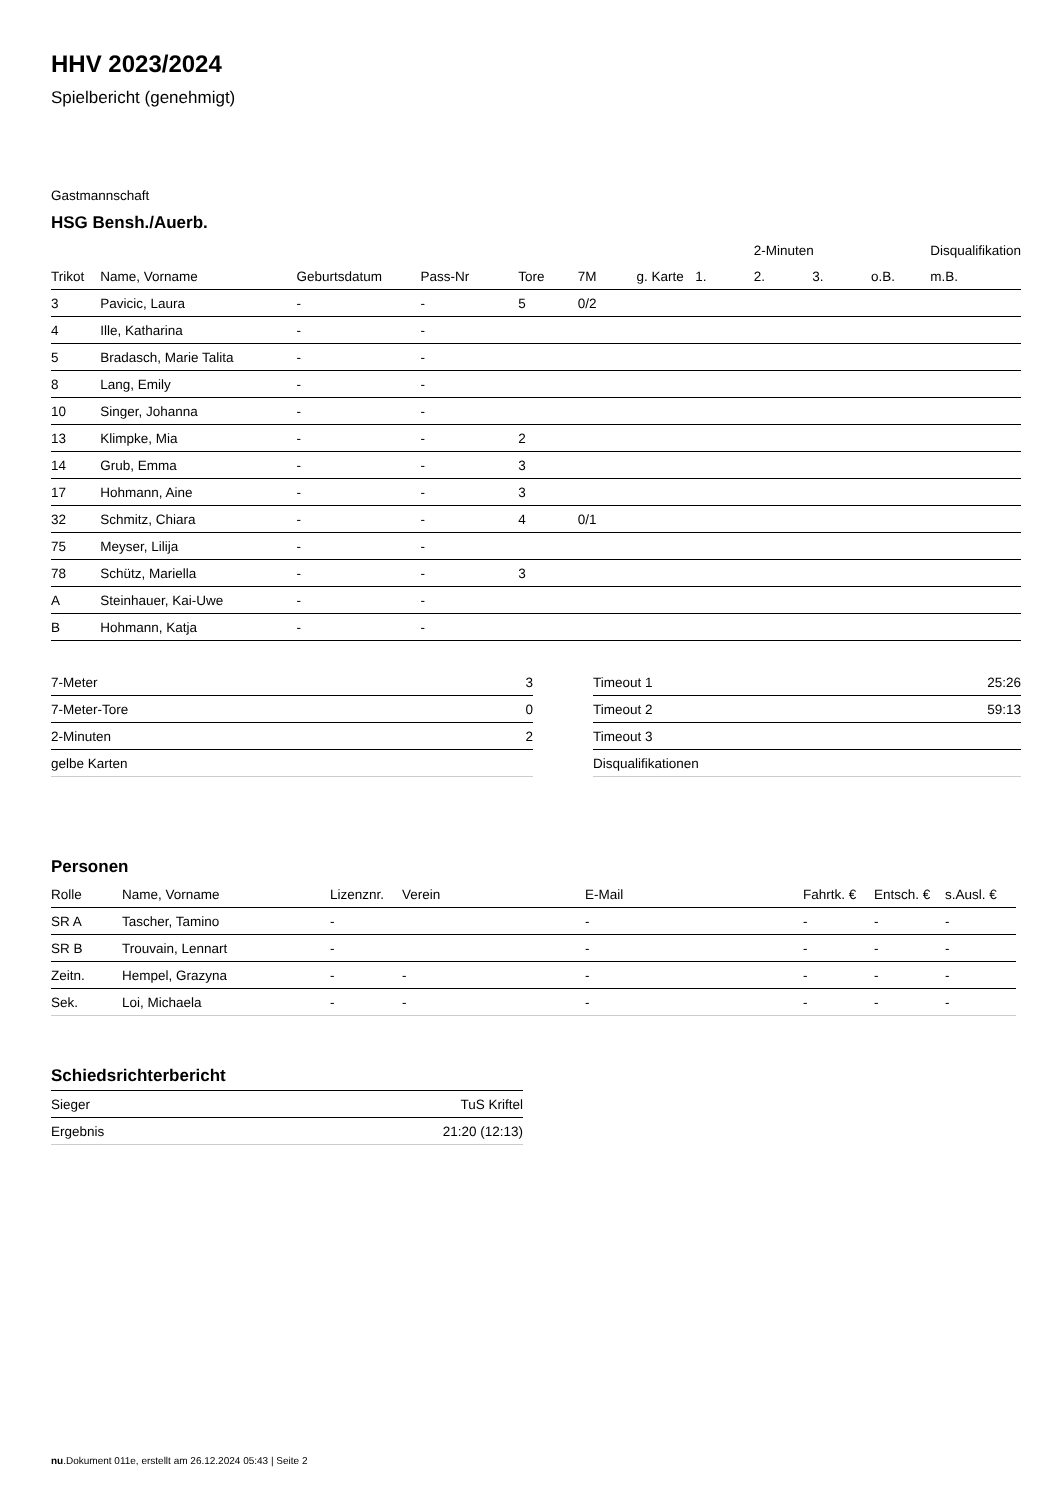HHV 2023/2024
Spielbericht (genehmigt)
Gastmannschaft
HSG Bensh./Auerb.
| | | | | | | | | 2-Minuten | | | Disqualifikation |
| --- | --- | --- | --- | --- | --- | --- | --- | --- | --- | --- | --- |
| Trikot | Name, Vorname | Geburtsdatum | Pass-Nr | Tore | 7M | g. Karte | 1. | 2. | 3. | o.B. | m.B. |
| 3 | Pavicic, Laura | - | - | 5 | 0/2 | | | | | | |
| 4 | Ille, Katharina | - | - | | | | | | | | |
| 5 | Bradasch, Marie Talita | - | - | | | | | | | | |
| 8 | Lang, Emily | - | - | | | | | | | | |
| 10 | Singer, Johanna | - | - | | | | | | | | |
| 13 | Klimpke, Mia | - | - | 2 | | | | | | | |
| 14 | Grub, Emma | - | - | 3 | | | | | | | |
| 17 | Hohmann, Aine | - | - | 3 | | | | | | | |
| 32 | Schmitz, Chiara | - | - | 4 | 0/1 | | | | | | |
| 75 | Meyser, Lilija | - | - | | | | | | | | |
| 78 | Schütz, Mariella | - | - | 3 | | | | | | | |
| A | Steinhauer, Kai-Uwe | - | - | | | | | | | | |
| B | Hohmann, Katja | - | - | | | | | | | | |
| 7-Meter | 3 |
| 7-Meter-Tore | 0 |
| 2-Minuten | 2 |
| gelbe Karten | |
| Timeout 1 | 25:26 |
| Timeout 2 | 59:13 |
| Timeout 3 | |
| Disqualifikationen | |
Personen
| Rolle | Name, Vorname | Lizenznr. | Verein | E-Mail | Fahrtk. € | Entsch. € | s.Ausl. € |
| --- | --- | --- | --- | --- | --- | --- | --- |
| SR A | Tascher, Tamino | - | | - | - | - | - |
| SR B | Trouvain, Lennart | - | | - | - | - | - |
| Zeitn. | Hempel, Grazyna | - | - | - | - | - | - |
| Sek. | Loi, Michaela | - | - | - | - | - | - |
Schiedsrichterbericht
| Sieger | TuS Kriftel |
| Ergebnis | 21:20 (12:13) |
nu.Dokument 011e, erstellt am 26.12.2024 05:43 | Seite 2